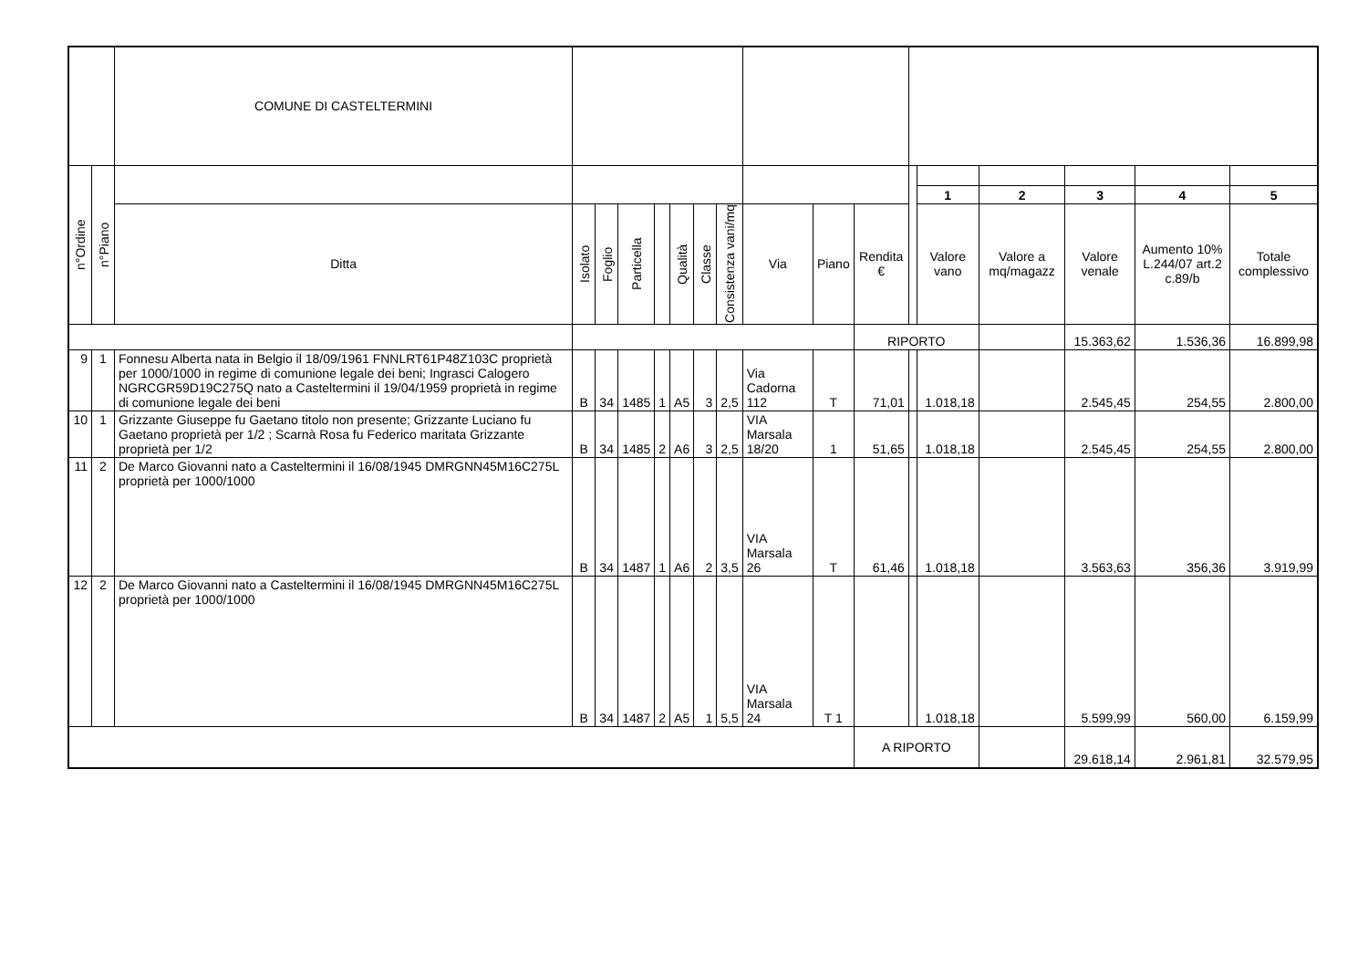| | | COMUNE DI CASTELTERMINI | | | | | | | | | | | | | | | | |
| n°Ordine | n°Piano | | | | | | | | | | | | | | | | | |
| | | | | | | | | | | | | | | 1 | 2 | 3 | 4 | 5 |
| | | Ditta | Isolato | Foglio | Particella | | Qualità | Classe | Consistenza vani/mq | Via | Piano | Rendita € | | Valore vano | Valore a mq/magazz | Valore venale | Aumento 10% L.244/07 art.2 c.89/b | Totale complessivo |
| | | | | | | | | | | | | RIPORTO | | | | 15.363,62 | 1.536,36 | 16.899,98 |
| 9 | 1 | Fonnesu Alberta nata in Belgio il 18/09/1961 FNNLRT61P48Z103C proprietà per 1000/1000 in regime di comunione legale dei beni; Ingrasci Calogero NGRCGR59D19C275Q nato a Casteltermini il 19/04/1959 proprietà in regime di comunione legale dei beni | B | 34 | 1485 | 1 | A5 | 3 | 2,5 | Via Cadorna 112 | T | 71,01 | | 1.018,18 | | 2.545,45 | 254,55 | 2.800,00 |
| 10 | 1 | Grizzante Giuseppe fu Gaetano titolo non presente; Grizzante Luciano fu Gaetano proprietà per 1/2 ; Scarnà Rosa fu Federico maritata Grizzante proprietà per 1/2 | B | 34 | 1485 | 2 | A6 | 3 | 2,5 | VIA Marsala 18/20 | 1 | 51,65 | | 1.018,18 | | 2.545,45 | 254,55 | 2.800,00 |
| 11 | 2 | De Marco Giovanni nato a Casteltermini il 16/08/1945 DMRGNN45M16C275L proprietà per 1000/1000 | B | 34 | 1487 | 1 | A6 | 2 | 3,5 | VIA Marsala 26 | T | 61,46 | | 1.018,18 | | 3.563,63 | 356,36 | 3.919,99 |
| 12 | 2 | De Marco Giovanni nato a Casteltermini il 16/08/1945 DMRGNN45M16C275L proprietà per 1000/1000 | B | 34 | 1487 | 2 | A5 | 1 | 5,5 | VIA Marsala 24 | T 1 | | | 1.018,18 | | 5.599,99 | 560,00 | 6.159,99 |
| | | | | | | | | | | | | A RIPORTO | | | | 29.618,14 | 2.961,81 | 32.579,95 |